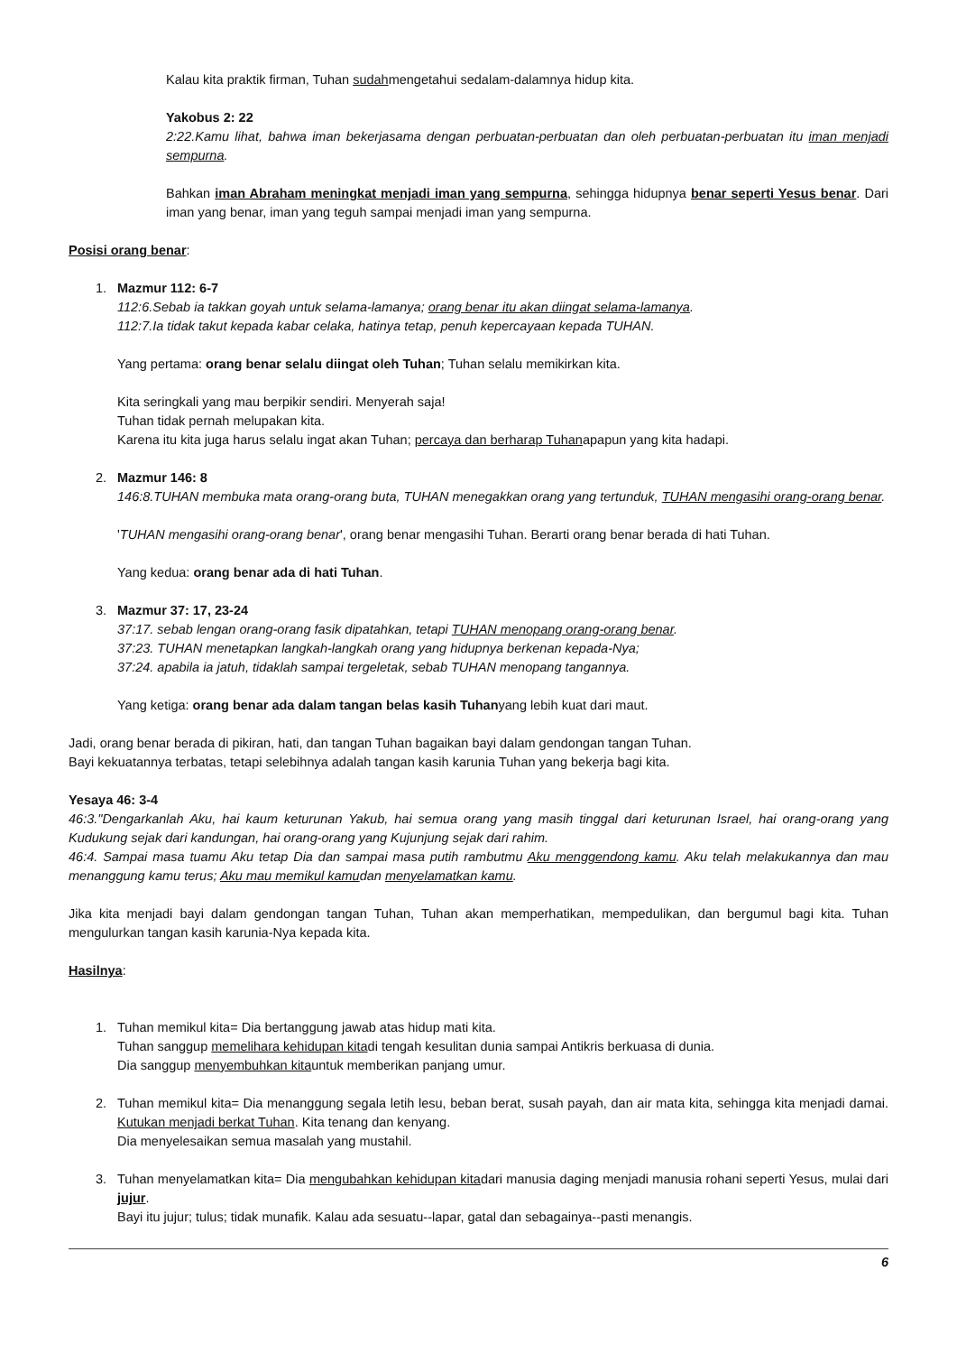Kalau kita praktik firman, Tuhan sudahmengetahui sedalam-dalamnya hidup kita.
Yakobus 2: 22
2:22.Kamu lihat, bahwa iman bekerjasama dengan perbuatan-perbuatan dan oleh perbuatan-perbuatan itu iman menjadi sempurna.
Bahkan iman Abraham meningkat menjadi iman yang sempurna, sehingga hidupnya benar seperti Yesus benar. Dari iman yang benar, iman yang teguh sampai menjadi iman yang sempurna.
Posisi orang benar:
1. Mazmur 112: 6-7
112:6.Sebab ia takkan goyah untuk selama-lamanya; orang benar itu akan diingat selama-lamanya.
112:7.Ia tidak takut kepada kabar celaka, hatinya tetap, penuh kepercayaan kepada TUHAN.
Yang pertama: orang benar selalu diingat oleh Tuhan; Tuhan selalu memikirkan kita.
Kita seringkali yang mau berpikir sendiri. Menyerah saja!
Tuhan tidak pernah melupakan kita.
Karena itu kita juga harus selalu ingat akan Tuhan; percaya dan berharap Tuhanapapun yang kita hadapi.
2. Mazmur 146: 8
146:8.TUHAN membuka mata orang-orang buta, TUHAN menegakkan orang yang tertunduk, TUHAN mengasihi orang-orang benar.
'TUHAN mengasihi orang-orang benar', orang benar mengasihi Tuhan. Berarti orang benar berada di hati Tuhan.
Yang kedua: orang benar ada di hati Tuhan.
3. Mazmur 37: 17, 23-24
37:17. sebab lengan orang-orang fasik dipatahkan, tetapi TUHAN menopang orang-orang benar.
37:23. TUHAN menetapkan langkah-langkah orang yang hidupnya berkenan kepada-Nya;
37:24. apabila ia jatuh, tidaklah sampai tergeletak, sebab TUHAN menopang tangannya.
Yang ketiga: orang benar ada dalam tangan belas kasih Tuhanyang lebih kuat dari maut.
Jadi, orang benar berada di pikiran, hati, dan tangan Tuhan bagaikan bayi dalam gendongan tangan Tuhan.
Bayi kekuatannya terbatas, tetapi selebihnya adalah tangan kasih karunia Tuhan yang bekerja bagi kita.
Yesaya 46: 3-4
46:3."Dengarkanlah Aku, hai kaum keturunan Yakub, hai semua orang yang masih tinggal dari keturunan Israel, hai orang-orang yang Kudukung sejak dari kandungan, hai orang-orang yang Kujunjung sejak dari rahim.
46:4. Sampai masa tuamu Aku tetap Dia dan sampai masa putih rambutmu Aku menggendong kamu. Aku telah melakukannya dan mau menanggung kamu terus; Aku mau memikul kamudan menyelamatkan kamu.
Jika kita menjadi bayi dalam gendongan tangan Tuhan, Tuhan akan memperhatikan, mempedulikan, dan bergumul bagi kita. Tuhan mengulurkan tangan kasih karunia-Nya kepada kita.
Hasilnya:
1. Tuhan memikul kita= Dia bertanggung jawab atas hidup mati kita.
Tuhan sanggup memelihara kehidupan kitadi tengah kesulitan dunia sampai Antikris berkuasa di dunia.
Dia sanggup menyembuhkan kitauntuk memberikan panjang umur.
2. Tuhan memikul kita= Dia menanggung segala letih lesu, beban berat, susah payah, dan air mata kita, sehingga kita menjadi damai. Kutukan menjadi berkat Tuhan. Kita tenang dan kenyang.
Dia menyelesaikan semua masalah yang mustahil.
3. Tuhan menyelamatkan kita= Dia mengubahkan kehidupan kitadari manusia daging menjadi manusia rohani seperti Yesus, mulai dari jujur.
Bayi itu jujur; tulus; tidak munafik. Kalau ada sesuatu--lapar, gatal dan sebagainya--pasti menangis.
6